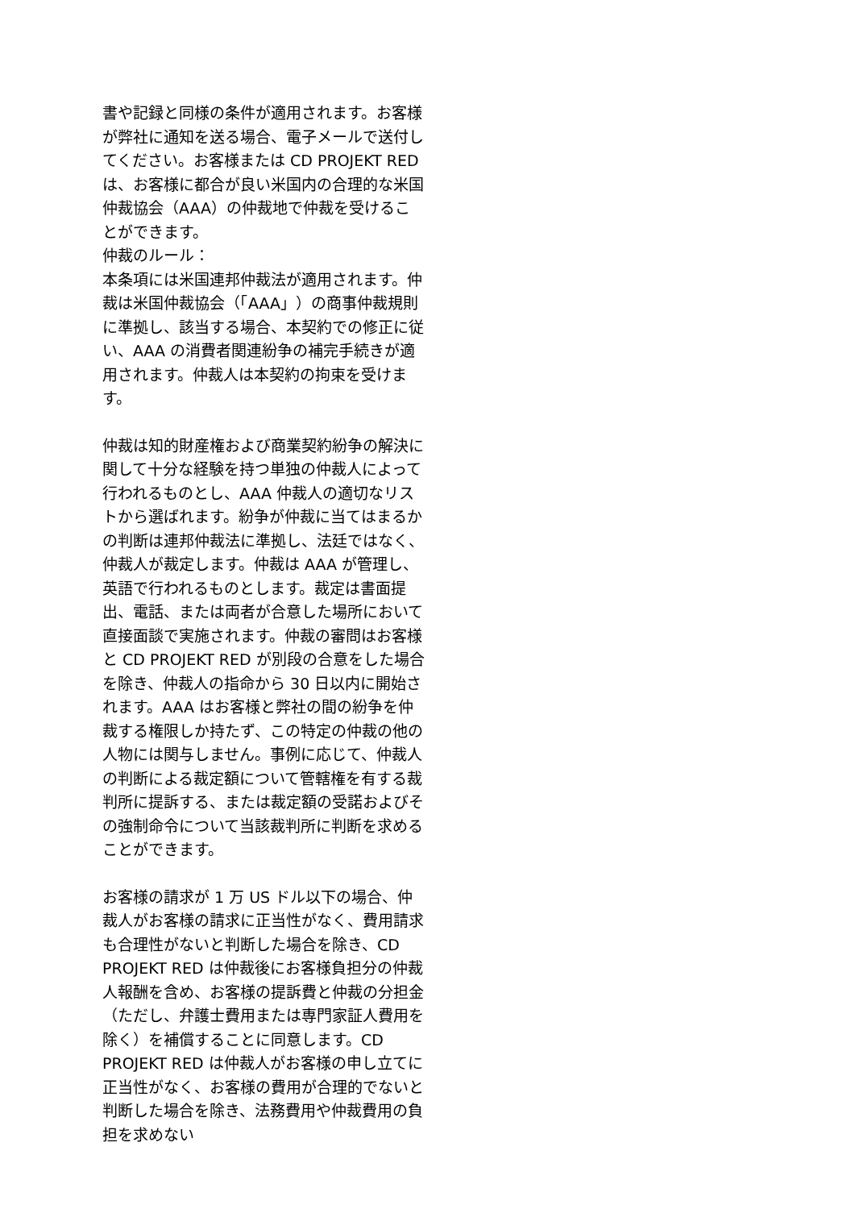書や記録と同様の条件が適用されます。お客様が弊社に通知を送る場合、電子メールで送付してください。お客様または CD PROJEKT RED は、お客様に都合が良い米国内の合理的な米国仲裁協会（AAA）の仲裁地で仲裁を受けることができます。
仲裁のルール：
本条項には米国連邦仲裁法が適用されます。仲裁は米国仲裁協会（「AAA」）の商事仲裁規則に準拠し、該当する場合、本契約での修正に従い、AAA の消費者関連紛争の補完手続きが適用されます。仲裁人は本契約の拘束を受けます。
仲裁は知的財産権および商業契約紛争の解決に関して十分な経験を持つ単独の仲裁人によって行われるものとし、AAA 仲裁人の適切なリストから選ばれます。紛争が仲裁に当てはまるかの判断は連邦仲裁法に準拠し、法廷ではなく、仲裁人が裁定します。仲裁は AAA が管理し、英語で行われるものとします。裁定は書面提出、電話、または両者が合意した場所において直接面談で実施されます。仲裁の審問はお客様と CD PROJEKT RED が別段の合意をした場合を除き、仲裁人の指命から 30 日以内に開始されます。AAA はお客様と弊社の間の紛争を仲裁する権限しか持たず、この特定の仲裁の他の人物には関与しません。事例に応じて、仲裁人の判断による裁定額について管轄権を有する裁判所に提訴する、または裁定額の受諾およびその強制命令について当該裁判所に判断を求めることができます。
お客様の請求が 1 万 US ドル以下の場合、仲裁人がお客様の請求に正当性がなく、費用請求も合理性がないと判断した場合を除き、CD PROJEKT RED は仲裁後にお客様負担分の仲裁人報酬を含め、お客様の提訴費と仲裁の分担金（ただし、弁護士費用または専門家証人費用を除く）を補償することに同意します。CD PROJEKT RED は仲裁人がお客様の申し立てに正当性がなく、お客様の費用が合理的でないと判断した場合を除き、法務費用や仲裁費用の負担を求めない